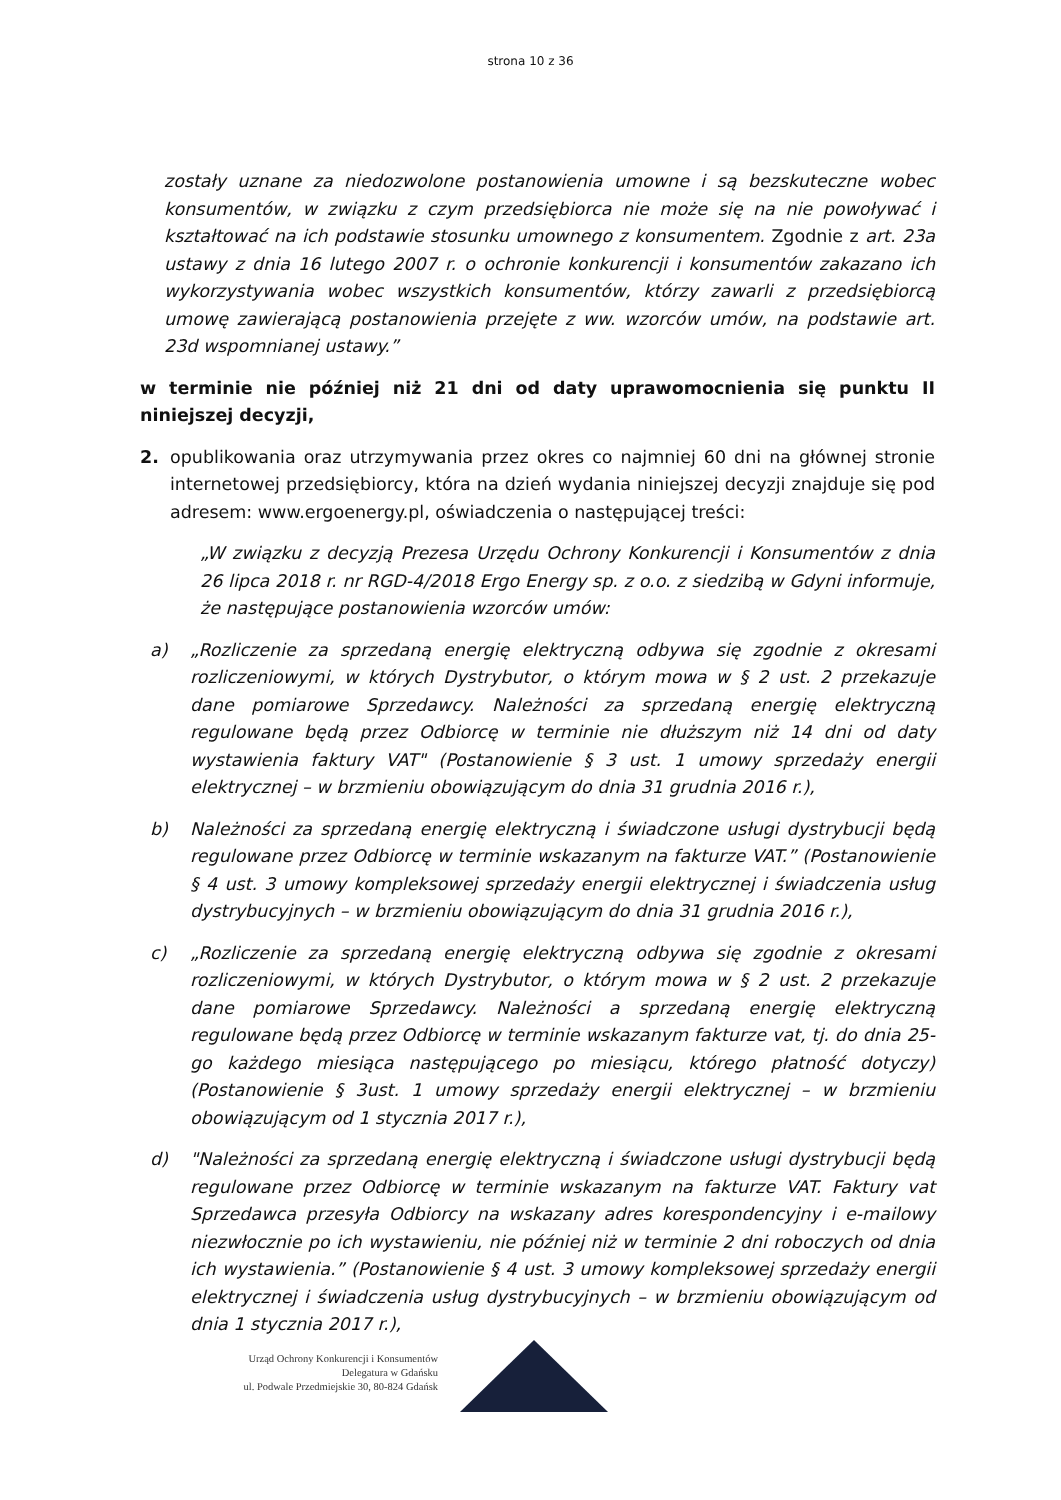strona 10 z 36
zostały uznane za niedozwolone postanowienia umowne i są bezskuteczne wobec konsumentów, w związku z czym przedsiębiorca nie może się na nie powoływać i kształtować na ich podstawie stosunku umownego z konsumentem. Zgodnie z art. 23a ustawy z dnia 16 lutego 2007 r. o ochronie konkurencji i konsumentów zakazano ich wykorzystywania wobec wszystkich konsumentów, którzy zawarli z przedsiębiorcą umowę zawierającą postanowienia przejęte z ww. wzorców umów, na podstawie art. 23d wspomnianej ustawy.”
w terminie nie później niż 21 dni od daty uprawomocnienia się punktu II niniejszej decyzji,
2. opublikowania oraz utrzymywania przez okres co najmniej 60 dni na głównej stronie internetowej przedsiębiorcy, która na dzień wydania niniejszej decyzji znajduje się pod adresem: www.ergoenergy.pl, oświadczenia o następującej treści:
„W związku z decyzją Prezesa Urzędu Ochrony Konkurencji i Konsumentów z dnia 26 lipca 2018 r. nr RGD-4/2018 Ergo Energy sp. z o.o. z siedzibą w Gdyni informuje, że następujące postanowienia wzorców umów:
a) „Rozliczenie za sprzedaną energię elektryczną odbywa się zgodnie z okresami rozliczeniowymi, w których Dystrybutor, o którym mowa w § 2 ust. 2 przekazuje dane pomiarowe Sprzedawcy. Należności za sprzedaną energię elektryczną regulowane będą przez Odbiorcę w terminie nie dłuższym niż 14 dni od daty wystawienia faktury VAT" (Postanowienie § 3 ust. 1 umowy sprzedaży energii elektrycznej – w brzmieniu obowiązującym do dnia 31 grudnia 2016 r.),
b) Należności za sprzedaną energię elektryczną i świadczone usługi dystrybucji będą regulowane przez Odbiorcę w terminie wskazanym na fakturze VAT.” (Postanowienie § 4 ust. 3 umowy kompleksowej sprzedaży energii elektrycznej i świadczenia usług dystrybucyjnych – w brzmieniu obowiązującym do dnia 31 grudnia 2016 r.),
c) „Rozliczenie za sprzedaną energię elektryczną odbywa się zgodnie z okresami rozliczeniowymi, w których Dystrybutor, o którym mowa w § 2 ust. 2 przekazuje dane pomiarowe Sprzedawcy. Należności a sprzedaną energię elektryczną regulowane będą przez Odbiorcę w terminie wskazanym fakturze vat, tj. do dnia 25-go każdego miesiąca następującego po miesiącu, którego płatność dotyczy) (Postanowienie § 3ust. 1 umowy sprzedaży energii elektrycznej – w brzmieniu obowiązującym od 1 stycznia 2017 r.),
d) "Należności za sprzedaną energię elektryczną i świadczone usługi dystrybucji będą regulowane przez Odbiorcę w terminie wskazanym na fakturze VAT. Faktury vat Sprzedawca przesyła Odbiorcy na wskazany adres korespondencyjny i e-mailowy niezwłocznie po ich wystawieniu, nie później niż w terminie 2 dni roboczych od dnia ich wystawienia.” (Postanowienie § 4 ust. 3 umowy kompleksowej sprzedaży energii elektrycznej i świadczenia usług dystrybucyjnych – w brzmieniu obowiązującym od dnia 1 stycznia 2017 r.),
Urząd Ochrony Konkurencji i Konsumentów
Delegatura w Gdańsku
ul. Podwale Przedmiejskie 30, 80-824 Gdańsk